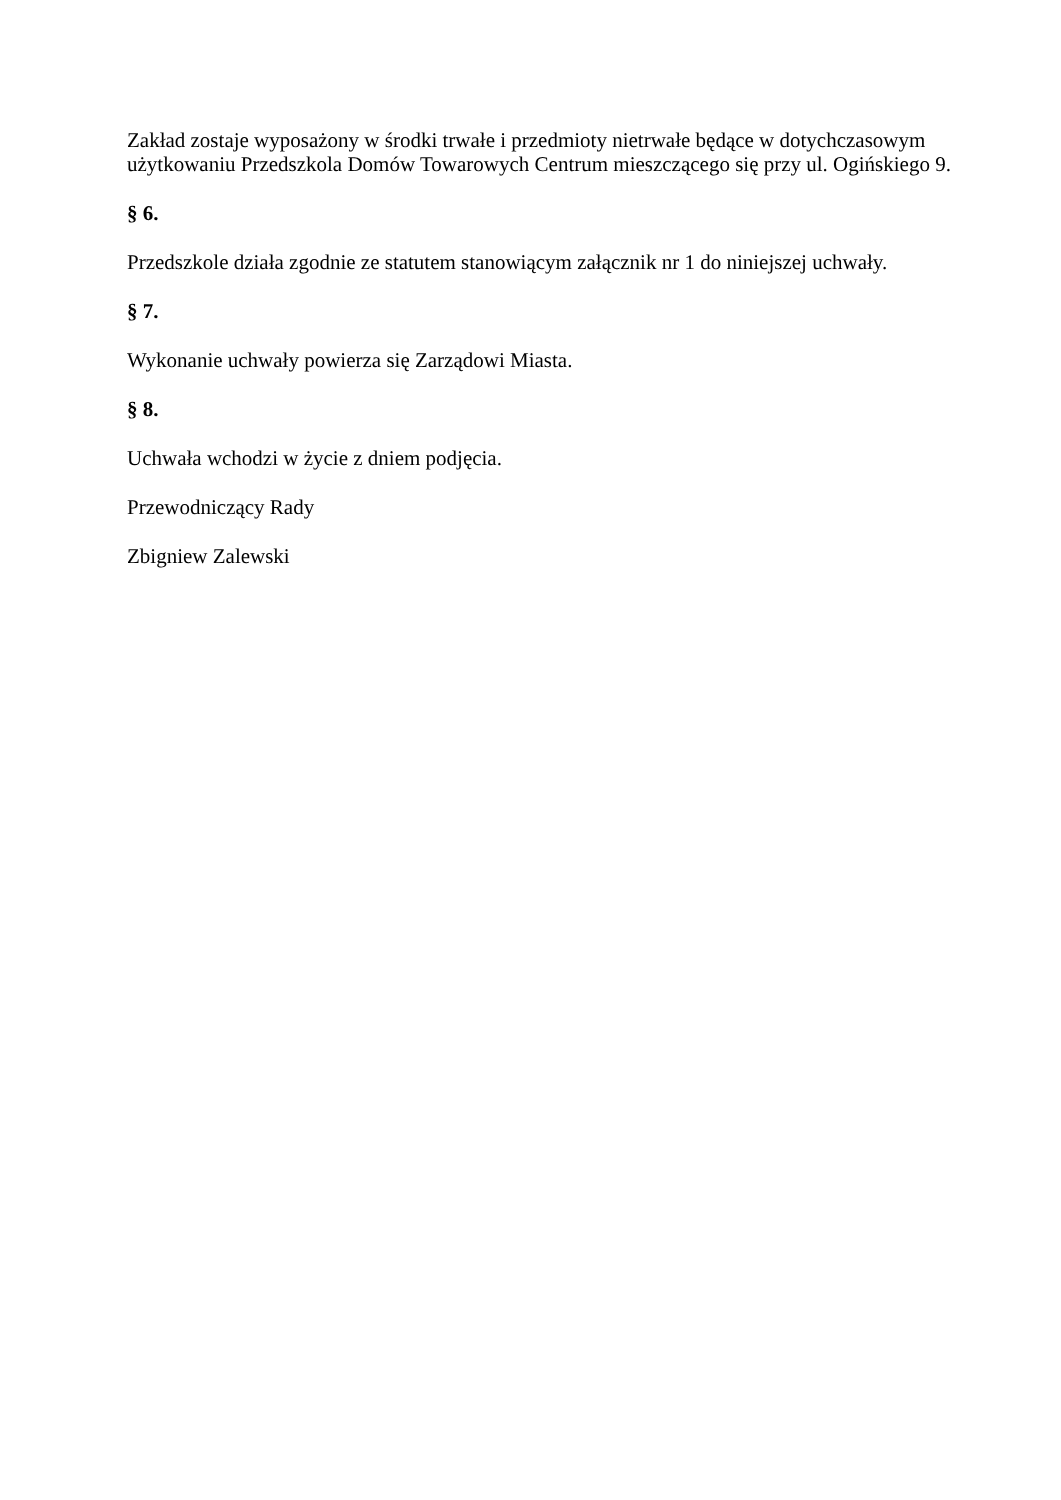Zakład zostaje wyposażony w środki trwałe i przedmioty nietrwałe będące w dotychczasowym użytkowaniu Przedszkola Domów Towarowych Centrum mieszczącego się przy ul. Ogińskiego 9.
§ 6.
Przedszkole działa zgodnie ze statutem stanowiącym załącznik nr 1 do niniejszej uchwały.
§ 7.
Wykonanie uchwały powierza się Zarządowi Miasta.
§ 8.
Uchwała wchodzi w życie z dniem podjęcia.
Przewodniczący Rady
Zbigniew Zalewski